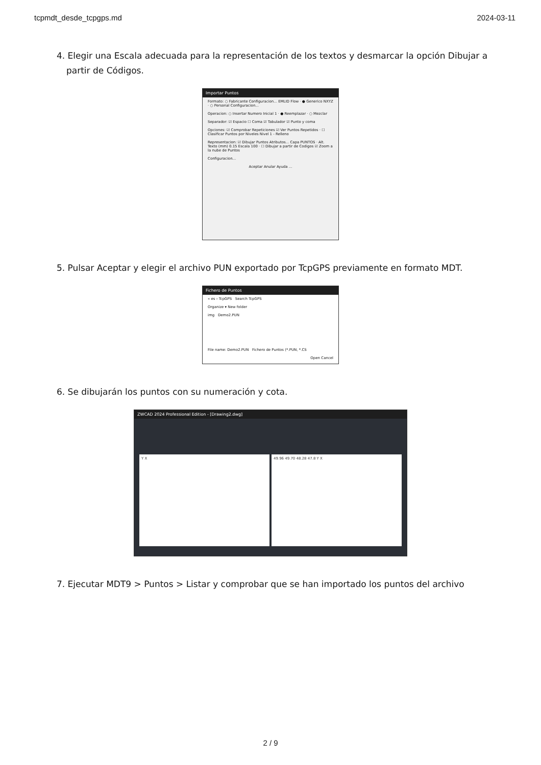tcpmdt_desde_tcpgps.md 2024-03-11
4. Elegir una Escala adecuada para la representación de los textos y desmarcar la opción Dibujar a partir de Códigos.
Importar Puntos
Formato: ○ Fabricante Configuracion... EMLID Flow · ● Generico NXYZ · ○ Personal Configuracion...
Operacion: ○ Insertar Numero Inicial 1 · ● Reemplazar · ○ Mezclar
Separador: ☑ Espacio ☐ Coma ☑ Tabulador ☑ Punto y coma
Opciones: ☑ Comprobar Repeticiones ☑ Ver Puntos Repetidos · ☐ Clasificar Puntos por Niveles Nivel 1 - Relleno
Representacion: ☑ Dibujar Puntos Atributos... Capa PUNTOS · Alt. Texto (mm) 0.15 Escala 100 · ☐ Dibujar a partir de Codigos ☑ Zoom a la nube de Puntos
Configuracion...
Aceptar Anular Ayuda ...
5. Pulsar Aceptar y elegir el archivo PUN exportado por TcpGPS previamente en formato MDT.
Fichero de Puntos
« es › TcpGPS Search TcpGPS
Organize ▾ New folder
img Demo2.PUN
File name: Demo2.PUN Fichero de Puntos (*.PUN, *.CS
Open Cancel
6. Se dibujarán los puntos con su numeración y cota.
ZWCAD 2024 Professional Edition - [Drawing2.dwg]
Y X 49.96 49.70 48.28 47.8 Y X
7. Ejecutar MDT9 > Puntos > Listar y comprobar que se han importado los puntos del archivo
2 / 9